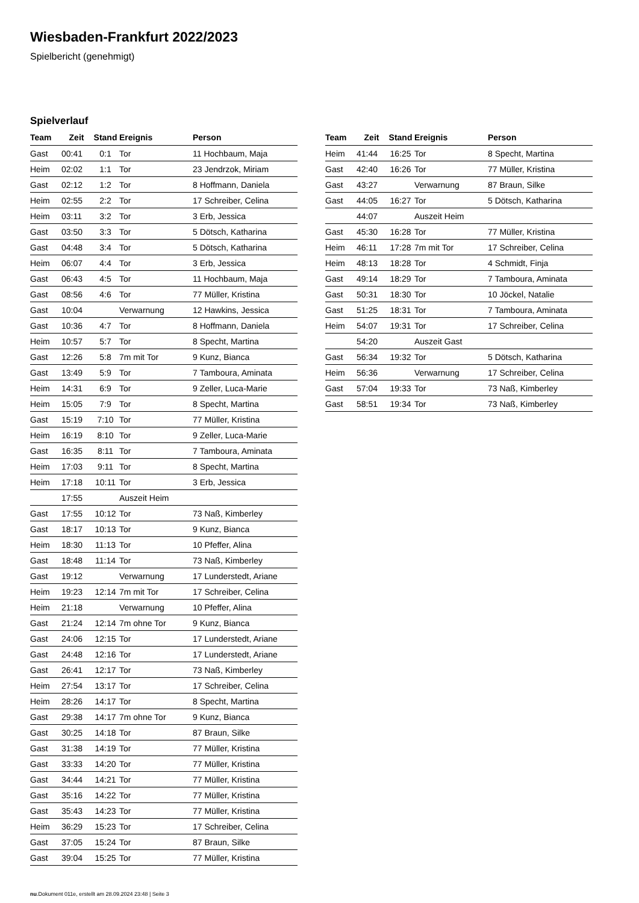Wiesbaden-Frankfurt 2022/2023
Spielbericht (genehmigt)
Spielverlauf
| Team | Zeit | Stand | Ereignis | Person |
| --- | --- | --- | --- | --- |
| Gast | 00:41 | 0:1 | Tor | 11 Hochbaum, Maja |
| Heim | 02:02 | 1:1 | Tor | 23 Jendrzok, Miriam |
| Gast | 02:12 | 1:2 | Tor | 8 Hoffmann, Daniela |
| Heim | 02:55 | 2:2 | Tor | 17 Schreiber, Celina |
| Heim | 03:11 | 3:2 | Tor | 3 Erb, Jessica |
| Gast | 03:50 | 3:3 | Tor | 5 Dötsch, Katharina |
| Gast | 04:48 | 3:4 | Tor | 5 Dötsch, Katharina |
| Heim | 06:07 | 4:4 | Tor | 3 Erb, Jessica |
| Gast | 06:43 | 4:5 | Tor | 11 Hochbaum, Maja |
| Gast | 08:56 | 4:6 | Tor | 77 Müller, Kristina |
| Gast | 10:04 | | Verwarnung | 12 Hawkins, Jessica |
| Gast | 10:36 | 4:7 | Tor | 8 Hoffmann, Daniela |
| Heim | 10:57 | 5:7 | Tor | 8 Specht, Martina |
| Gast | 12:26 | 5:8 | 7m mit Tor | 9 Kunz, Bianca |
| Gast | 13:49 | 5:9 | Tor | 7 Tamboura, Aminata |
| Heim | 14:31 | 6:9 | Tor | 9 Zeller, Luca-Marie |
| Heim | 15:05 | 7:9 | Tor | 8 Specht, Martina |
| Gast | 15:19 | 7:10 | Tor | 77 Müller, Kristina |
| Heim | 16:19 | 8:10 | Tor | 9 Zeller, Luca-Marie |
| Gast | 16:35 | 8:11 | Tor | 7 Tamboura, Aminata |
| Heim | 17:03 | 9:11 | Tor | 8 Specht, Martina |
| Heim | 17:18 | 10:11 | Tor | 3 Erb, Jessica |
| | 17:55 | | Auszeit Heim | |
| Gast | 17:55 | 10:12 | Tor | 73 Naß, Kimberley |
| Gast | 18:17 | 10:13 | Tor | 9 Kunz, Bianca |
| Heim | 18:30 | 11:13 | Tor | 10 Pfeffer, Alina |
| Gast | 18:48 | 11:14 | Tor | 73 Naß, Kimberley |
| Gast | 19:12 | | Verwarnung | 17 Lunderstedt, Ariane |
| Heim | 19:23 | 12:14 | 7m mit Tor | 17 Schreiber, Celina |
| Heim | 21:18 | | Verwarnung | 10 Pfeffer, Alina |
| Gast | 21:24 | 12:14 | 7m ohne Tor | 9 Kunz, Bianca |
| Gast | 24:06 | 12:15 | Tor | 17 Lunderstedt, Ariane |
| Gast | 24:48 | 12:16 | Tor | 17 Lunderstedt, Ariane |
| Gast | 26:41 | 12:17 | Tor | 73 Naß, Kimberley |
| Heim | 27:54 | 13:17 | Tor | 17 Schreiber, Celina |
| Heim | 28:26 | 14:17 | Tor | 8 Specht, Martina |
| Gast | 29:38 | 14:17 | 7m ohne Tor | 9 Kunz, Bianca |
| Gast | 30:25 | 14:18 | Tor | 87 Braun, Silke |
| Gast | 31:38 | 14:19 | Tor | 77 Müller, Kristina |
| Gast | 33:33 | 14:20 | Tor | 77 Müller, Kristina |
| Gast | 34:44 | 14:21 | Tor | 77 Müller, Kristina |
| Gast | 35:16 | 14:22 | Tor | 77 Müller, Kristina |
| Gast | 35:43 | 14:23 | Tor | 77 Müller, Kristina |
| Heim | 36:29 | 15:23 | Tor | 17 Schreiber, Celina |
| Gast | 37:05 | 15:24 | Tor | 87 Braun, Silke |
| Gast | 39:04 | 15:25 | Tor | 77 Müller, Kristina |
| Team | Zeit | Stand | Ereignis | Person |
| --- | --- | --- | --- | --- |
| Heim | 41:44 | 16:25 | Tor | 8 Specht, Martina |
| Gast | 42:40 | 16:26 | Tor | 77 Müller, Kristina |
| Gast | 43:27 | | Verwarnung | 87 Braun, Silke |
| Gast | 44:05 | 16:27 | Tor | 5 Dötsch, Katharina |
| | 44:07 | | Auszeit Heim | |
| Gast | 45:30 | 16:28 | Tor | 77 Müller, Kristina |
| Heim | 46:11 | 17:28 | 7m mit Tor | 17 Schreiber, Celina |
| Heim | 48:13 | 18:28 | Tor | 4 Schmidt, Finja |
| Gast | 49:14 | 18:29 | Tor | 7 Tamboura, Aminata |
| Gast | 50:31 | 18:30 | Tor | 10 Jöckel, Natalie |
| Gast | 51:25 | 18:31 | Tor | 7 Tamboura, Aminata |
| Heim | 54:07 | 19:31 | Tor | 17 Schreiber, Celina |
| | 54:20 | | Auszeit Gast | |
| Gast | 56:34 | 19:32 | Tor | 5 Dötsch, Katharina |
| Heim | 56:36 | | Verwarnung | 17 Schreiber, Celina |
| Gast | 57:04 | 19:33 | Tor | 73 Naß, Kimberley |
| Gast | 58:51 | 19:34 | Tor | 73 Naß, Kimberley |
nu.Dokument 011e, erstellt am 28.09.2024 23:48 | Seite 3